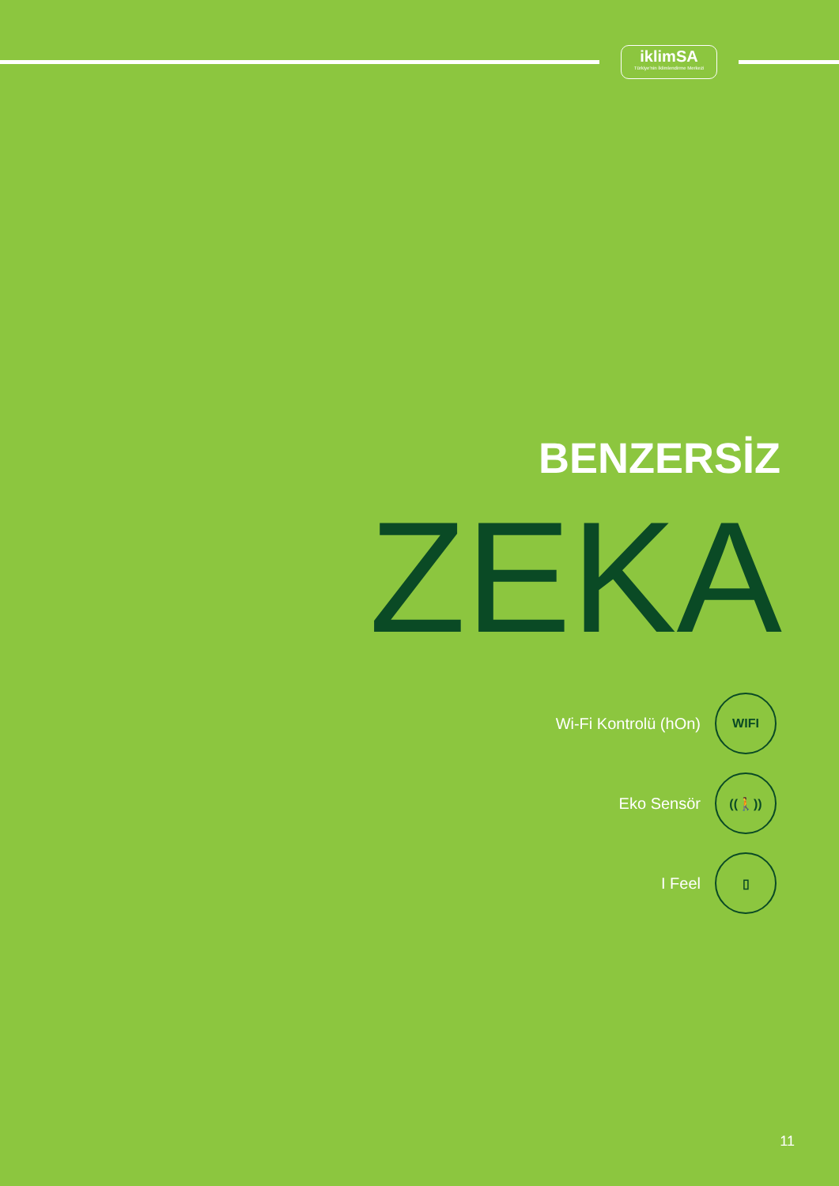iklimSA
Türkiye'nin İklimlendirme Merkezi
BENZERSİZ
ZEKA
Wi-Fi Kontrolü (hOn)
WIFI
Eko Sensör
((🚶))
I Feel
▯
11